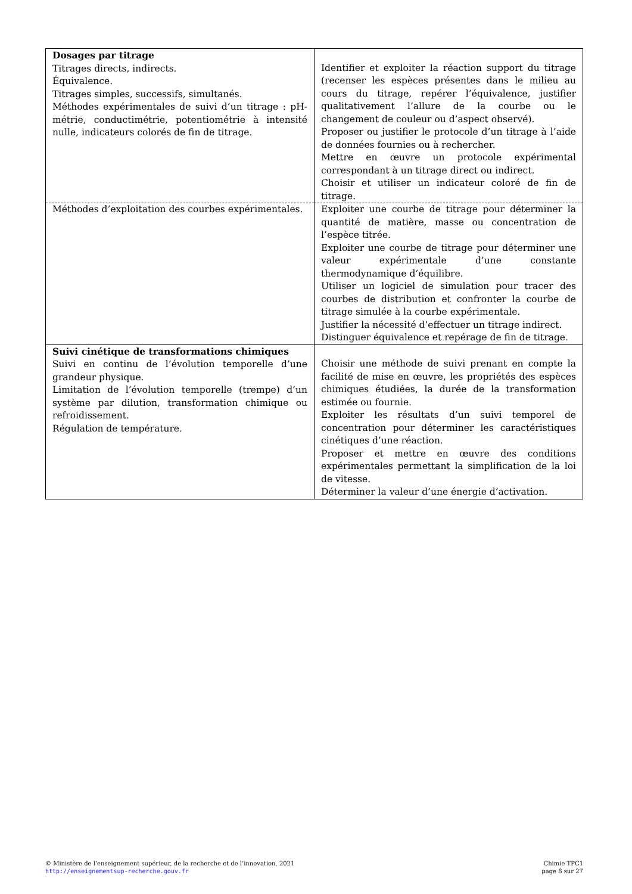| Dosages par titrage Titrages directs, indirects. Équivalence. Titrages simples, successifs, simultanés. Méthodes expérimentales de suivi d’un titrage : pH-métrie, conductimétrie, potentiométrie à intensité nulle, indicateurs colorés de fin de titrage. | Identifier et exploiter la réaction support du titrage (recenser les espèces présentes dans le milieu au cours du titrage, repérer l’équivalence, justifier qualitativement l’allure de la courbe ou le changement de couleur ou d’aspect observé). Proposer ou justifier le protocole d’un titrage à l’aide de données fournies ou à rechercher. Mettre en œuvre un protocole expérimental correspondant à un titrage direct ou indirect. Choisir et utiliser un indicateur coloré de fin de titrage. |
| Méthodes d’exploitation des courbes expérimentales. | Exploiter une courbe de titrage pour déterminer la quantité de matière, masse ou concentration de l’espèce titrée. Exploiter une courbe de titrage pour déterminer une valeur expérimentale d’une constante thermodynamique d’équilibre. Utiliser un logiciel de simulation pour tracer des courbes de distribution et confronter la courbe de titrage simulée à la courbe expérimentale. Justifier la nécessité d’effectuer un titrage indirect. Distinguer équivalence et repérage de fin de titrage. |
| Suivi cinétique de transformations chimiques Suivi en continu de l’évolution temporelle d’une grandeur physique. Limitation de l’évolution temporelle (trempe) d’un système par dilution, transformation chimique ou refroidissement. Régulation de température. | Choisir une méthode de suivi prenant en compte la facilité de mise en œuvre, les propriétés des espèces chimiques étudiées, la durée de la transformation estimée ou fournie. Exploiter les résultats d’un suivi temporel de concentration pour déterminer les caractéristiques cinétiques d’une réaction. Proposer et mettre en œuvre des conditions expérimentales permettant la simplification de la loi de vitesse. Déterminer la valeur d’une énergie d’activation. |
© Ministère de l’enseignement supérieur, de la recherche et de l’innovation, 2021
http://enseignementsup-recherche.gouv.fr
Chimie TPC1
page 8 sur 27